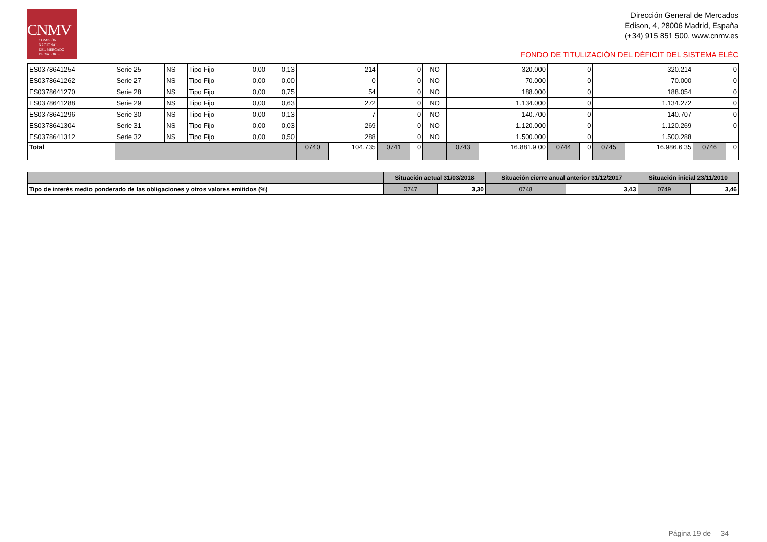CNMV
COMISIÓN
NACIONAL
DEL MERCADO
DE VALORES
Dirección General de Mercados
Edison, 4, 28006 Madrid, España
(+34) 915 851 500, www.cnmv.es
FONDO DE TITULIZACIÓN DEL DÉFICIT DEL SISTEMA ELÉC
| ES0378641254 | Serie 25 | NS | Tipo Fijo | 0,00 | 0,13 | 214 | | 0 | | NO | 320.000 | | 0 | | 320.214 | | 0 | |
| ES0378641262 | Serie 27 | NS | Tipo Fijo | 0,00 | 0,00 | 0 | | 0 | | NO | 70.000 | | 0 | | 70.000 | | 0 | |
| ES0378641270 | Serie 28 | NS | Tipo Fijo | 0,00 | 0,75 | 54 | | 0 | | NO | 188.000 | | 0 | | 188.054 | | 0 | |
| ES0378641288 | Serie 29 | NS | Tipo Fijo | 0,00 | 0,63 | 272 | | 0 | | NO | 1.134.000 | | 0 | | 1.134.272 | | 0 | |
| ES0378641296 | Serie 30 | NS | Tipo Fijo | 0,00 | 0,13 | 7 | | 0 | | NO | 140.700 | | 0 | | 140.707 | | 0 | |
| ES0378641304 | Serie 31 | NS | Tipo Fijo | 0,00 | 0,03 | 269 | | 0 | | NO | 1.120.000 | | 0 | | 1.120.269 | | 0 | |
| ES0378641312 | Serie 32 | NS | Tipo Fijo | 0,00 | 0,50 | 288 | | 0 | | NO | 1.500.000 | | 0 | | 1.500.288 | | | |
| Total | | | | | | 0740 | 104.735 | 0741 | 0 | | 0743 | 16.881.9 00 | 0744 | 0 | 0745 | 16.986.6 35 | 0746 | 0 |
| | Situación actual 31/03/2018 | | Situación cierre anual anterior 31/12/2017 | | Situación inicial 23/11/2010 | |
| Tipo de interés medio ponderado de las obligaciones y otros valores emitidos (%) | 0747 | 3,30 | 0748 | 3,43 | 0749 | 3,46 |
Página 19 de 34